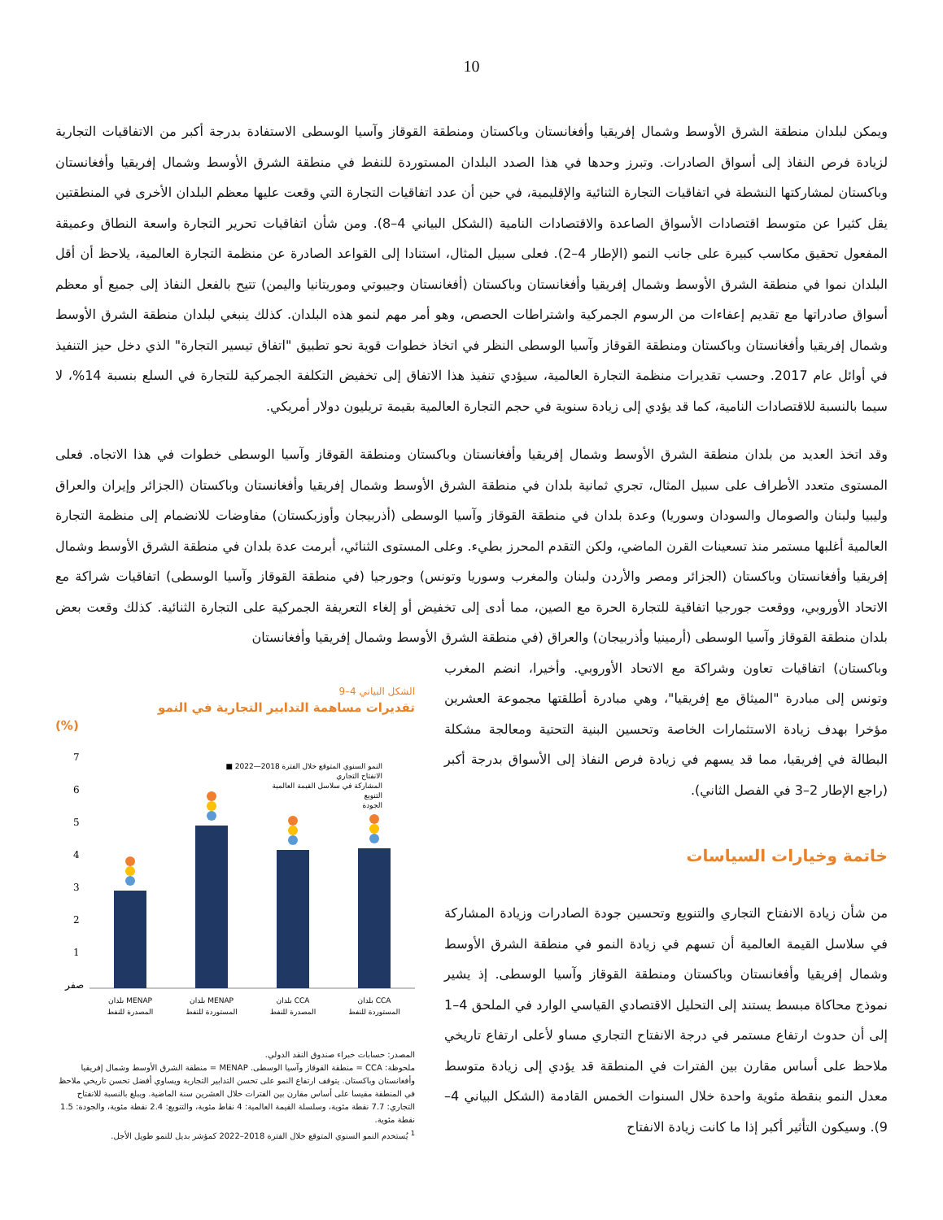10
ويمكن لبلدان منطقة الشرق الأوسط وشمال إفريقيا وأفغانستان وباكستان ومنطقة القوقاز وآسيا الوسطى الاستفادة بدرجة أكبر من الاتفاقيات التجارية لزيادة فرص النفاذ إلى أسواق الصادرات. وتبرز وحدها في هذا الصدد البلدان المستوردة للنفط في منطقة الشرق الأوسط وشمال إفريقيا وأفغانستان وباكستان لمشاركتها النشطة في اتفاقيات التجارة الثنائية والإقليمية، في حين أن عدد اتفاقيات التجارة التي وقعت عليها معظم البلدان الأخرى في المنطقتين يقل كثيرا عن متوسط اقتصادات الأسواق الصاعدة والاقتصادات النامية (الشكل البياني 4–8). ومن شأن اتفاقيات تحرير التجارة واسعة النطاق وعميقة المفعول تحقيق مكاسب كبيرة على جانب النمو (الإطار 4–2). فعلى سبيل المثال، استنادا إلى القواعد الصادرة عن منظمة التجارة العالمية، يلاحظ أن أقل البلدان نموا في منطقة الشرق الأوسط وشمال إفريقيا وأفغانستان وباكستان (أفغانستان وجيبوتي وموريتانيا واليمن) تتيح بالفعل النفاذ إلى جميع أو معظم أسواق صادراتها مع تقديم إعفاءات من الرسوم الجمركية واشتراطات الحصص، وهو أمر مهم لنمو هذه البلدان. كذلك ينبغي لبلدان منطقة الشرق الأوسط وشمال إفريقيا وأفغانستان وباكستان ومنطقة القوقاز وآسيا الوسطى النظر في اتخاذ خطوات قوية نحو تطبيق "اتفاق تيسير التجارة" الذي دخل حيز التنفيذ في أوائل عام 2017. وحسب تقديرات منظمة التجارة العالمية، سيؤدي تنفيذ هذا الاتفاق إلى تخفيض التكلفة الجمركية للتجارة في السلع بنسبة 14%، لا سيما بالنسبة للاقتصادات النامية، كما قد يؤدي إلى زيادة سنوية في حجم التجارة العالمية بقيمة تريليون دولار أمريكي.
وقد اتخذ العديد من بلدان منطقة الشرق الأوسط وشمال إفريقيا وأفغانستان وباكستان ومنطقة القوقاز وآسيا الوسطى خطوات في هذا الاتجاه. فعلى المستوى متعدد الأطراف على سبيل المثال، تجري ثمانية بلدان في منطقة الشرق الأوسط وشمال إفريقيا وأفغانستان وباكستان (الجزائر وإيران والعراق وليبيا ولبنان والصومال والسودان وسوريا) وعدة بلدان في منطقة القوقاز وآسيا الوسطى (أذربيجان وأوزبكستان) مفاوضات للانضمام إلى منظمة التجارة العالمية أغلبها مستمر منذ تسعينات القرن الماضي، ولكن التقدم المحرز بطيء. وعلى المستوى الثنائي، أبرمت عدة بلدان في منطقة الشرق الأوسط وشمال إفريقيا وأفغانستان وباكستان (الجزائر ومصر والأردن ولبنان والمغرب وسوريا وتونس) وجورجيا (في منطقة القوقاز وآسيا الوسطى) اتفاقيات شراكة مع الاتحاد الأوروبي، ووقعت جورجيا اتفاقية للتجارة الحرة مع الصين، مما أدى إلى تخفيض أو إلغاء التعريفة الجمركية على التجارة الثنائية. كذلك وقعت بعض بلدان منطقة القوقاز وآسيا الوسطى (أرمينيا وأذربيجان) والعراق (في منطقة الشرق الأوسط وشمال إفريقيا وأفغانستان
وباكستان) اتفاقيات تعاون وشراكة مع الاتحاد الأوروبي. وأخيرا، انضم المغرب وتونس إلى مبادرة "الميثاق مع إفريقيا"، وهي مبادرة أطلقتها مجموعة العشرين مؤخرا بهدف زيادة الاستثمارات الخاصة وتحسين البنية التحتية ومعالجة مشكلة البطالة في إفريقيا، مما قد يسهم في زيادة فرص النفاذ إلى الأسواق بدرجة أكبر (راجع الإطار 2–3 في الفصل الثاني).
خاتمة وخيارات السياسات
من شأن زيادة الانفتاح التجاري والتنويع وتحسين جودة الصادرات وزيادة المشاركة في سلاسل القيمة العالمية أن تسهم في زيادة النمو في منطقة الشرق الأوسط وشمال إفريقيا وأفغانستان وباكستان ومنطقة القوقاز وآسيا الوسطى. إذ يشير نموذج محاكاة مبسط يستند إلى التحليل الاقتصادي القياسي الوارد في الملحق 4–1 إلى أن حدوث ارتفاع مستمر في درجة الانفتاح التجاري مساو لأعلى ارتفاع تاريخي ملاحظ على أساس مقارن بين الفترات في المنطقة قد يؤدي إلى زيادة متوسط معدل النمو بنقطة مئوية واحدة خلال السنوات الخمس القادمة (الشكل البياني 4–9). وسيكون التأثير أكبر إذا ما كانت زيادة الانفتاح
الشكل البياني 4–9
تقديرات مساهمة التدابير التجارية في النمو
(%)
7
6
5
4
3
2
1
صفر
■ النمو السنوي المتوقع خلال الفترة 2018—2022
الانفتاح التجاري
المشاركة في سلاسل القيمة العالمية
التنويع
الجودة
بلدان MENAP
المصدرة للنفط
بلدان MENAP
المستوردة للنفط
بلدان CCA
المصدرة للنفط
بلدان CCA
المستوردة للنفط
المصدر: حسابات خبراء صندوق النقد الدولي.
ملحوظة: CCA = منطقة القوقاز وآسيا الوسطى. MENAP = منطقة الشرق الأوسط وشمال إفريقيا وأفغانستان وباكستان. يتوقف ارتفاع النمو على تحسن التدابير التجارية ويساوي أفضل تحسن تاريخي ملاحظ في المنطقة مقيسا على أساس مقارن بين الفترات خلال العشرين سنة الماضية. ويبلغ بالنسبة للانفتاح التجاري: 7.7 نقطة مئوية، وسلسلة القيمة العالمية: 4 نقاط مئوية، والتنويع: 2.4 نقطة مئوية، والجودة: 1.5 نقطة مئوية.
<sup>1</sup> يُستخدم النمو السنوي المتوقع خلال الفترة 2018–2022 كمؤشر بديل للنمو طويل الأجل.